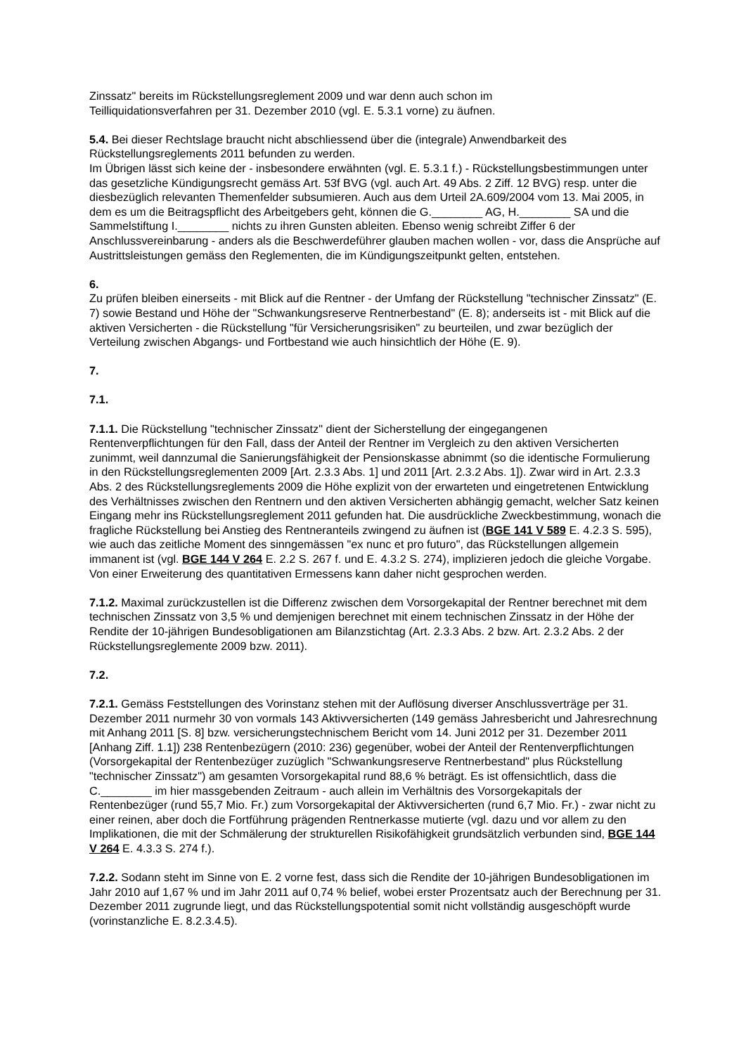Zinssatz" bereits im Rückstellungsreglement 2009 und war denn auch schon im
Teilliquidationsverfahren per 31. Dezember 2010 (vgl. E. 5.3.1 vorne) zu äufnen.
5.4. Bei dieser Rechtslage braucht nicht abschliessend über die (integrale) Anwendbarkeit des Rückstellungsreglements 2011 befunden zu werden.
Im Übrigen lässt sich keine der - insbesondere erwähnten (vgl. E. 5.3.1 f.) - Rückstellungsbestimmungen unter das gesetzliche Kündigungsrecht gemäss Art. 53f BVG (vgl. auch Art. 49 Abs. 2 Ziff. 12 BVG) resp. unter die diesbezüglich relevanten Themenfelder subsumieren. Auch aus dem Urteil 2A.609/2004 vom 13. Mai 2005, in dem es um die Beitragspflicht des Arbeitgebers geht, können die G.________ AG, H.________ SA und die Sammelstiftung I.________ nichts zu ihren Gunsten ableiten. Ebenso wenig schreibt Ziffer 6 der Anschlussvereinbarung - anders als die Beschwerdeführer glauben machen wollen - vor, dass die Ansprüche auf Austrittsleistungen gemäss den Reglementen, die im Kündigungszeitpunkt gelten, entstehen.
6.
Zu prüfen bleiben einerseits - mit Blick auf die Rentner - der Umfang der Rückstellung "technischer Zinssatz" (E. 7) sowie Bestand und Höhe der "Schwankungsreserve Rentnerbestand" (E. 8); anderseits ist - mit Blick auf die aktiven Versicherten - die Rückstellung "für Versicherungsrisiken" zu beurteilen, und zwar bezüglich der Verteilung zwischen Abgangs- und Fortbestand wie auch hinsichtlich der Höhe (E. 9).
7.
7.1.
7.1.1. Die Rückstellung "technischer Zinssatz" dient der Sicherstellung der eingegangenen Rentenverpflichtungen für den Fall, dass der Anteil der Rentner im Vergleich zu den aktiven Versicherten zunimmt, weil dannzumal die Sanierungsfähigkeit der Pensionskasse abnimmt (so die identische Formulierung in den Rückstellungsreglementen 2009 [Art. 2.3.3 Abs. 1] und 2011 [Art. 2.3.2 Abs. 1]). Zwar wird in Art. 2.3.3 Abs. 2 des Rückstellungsreglements 2009 die Höhe explizit von der erwarteten und eingetretenen Entwicklung des Verhältnisses zwischen den Rentnern und den aktiven Versicherten abhängig gemacht, welcher Satz keinen Eingang mehr ins Rückstellungsreglement 2011 gefunden hat. Die ausdrückliche Zweckbestimmung, wonach die fragliche Rückstellung bei Anstieg des Rentneranteils zwingend zu äufnen ist (BGE 141 V 589 E. 4.2.3 S. 595), wie auch das zeitliche Moment des sinngemässen "ex nunc et pro futuro", das Rückstellungen allgemein immanent ist (vgl. BGE 144 V 264 E. 2.2 S. 267 f. und E. 4.3.2 S. 274), implizieren jedoch die gleiche Vorgabe. Von einer Erweiterung des quantitativen Ermessens kann daher nicht gesprochen werden.
7.1.2. Maximal zurückzustellen ist die Differenz zwischen dem Vorsorgekapital der Rentner berechnet mit dem technischen Zinssatz von 3,5 % und demjenigen berechnet mit einem technischen Zinssatz in der Höhe der Rendite der 10-jährigen Bundesobligationen am Bilanzstichtag (Art. 2.3.3 Abs. 2 bzw. Art. 2.3.2 Abs. 2 der Rückstellungsreglemente 2009 bzw. 2011).
7.2.
7.2.1. Gemäss Feststellungen des Vorinstanz stehen mit der Auflösung diverser Anschlussverträge per 31. Dezember 2011 nurmehr 30 von vormals 143 Aktivversicherten (149 gemäss Jahresbericht und Jahresrechnung mit Anhang 2011 [S. 8] bzw. versicherungstechnischem Bericht vom 14. Juni 2012 per 31. Dezember 2011 [Anhang Ziff. 1.1]) 238 Rentenbezügern (2010: 236) gegenüber, wobei der Anteil der Rentenverpflichtungen (Vorsorgekapital der Rentenbezüger zuzüglich "Schwankungsreserve Rentnerbestand" plus Rückstellung "technischer Zinssatz") am gesamten Vorsorgekapital rund 88,6 % beträgt. Es ist offensichtlich, dass die C.________ im hier massgebenden Zeitraum - auch allein im Verhältnis des Vorsorgekapitals der Rentenbezüger (rund 55,7 Mio. Fr.) zum Vorsorgekapital der Aktivversicherten (rund 6,7 Mio. Fr.) - zwar nicht zu einer reinen, aber doch die Fortführung prägenden Rentnerkasse mutierte (vgl. dazu und vor allem zu den Implikationen, die mit der Schmälerung der strukturellen Risikofähigkeit grundsätzlich verbunden sind, BGE 144 V 264 E. 4.3.3 S. 274 f.).
7.2.2. Sodann steht im Sinne von E. 2 vorne fest, dass sich die Rendite der 10-jährigen Bundesobligationen im Jahr 2010 auf 1,67 % und im Jahr 2011 auf 0,74 % belief, wobei erster Prozentsatz auch der Berechnung per 31. Dezember 2011 zugrunde liegt, und das Rückstellungspotential somit nicht vollständig ausgeschöpft wurde (vorinstanzliche E. 8.2.3.4.5).